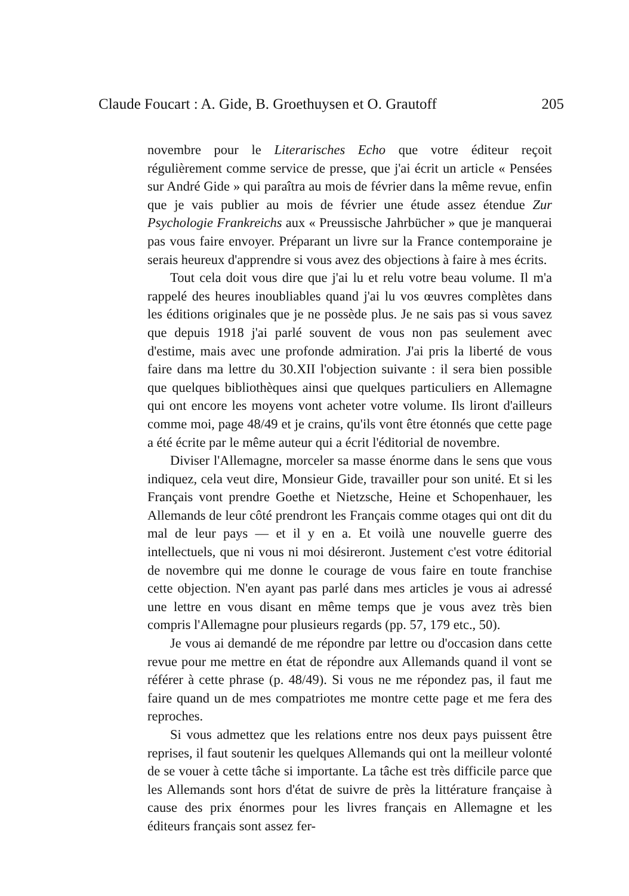Claude Foucart : A. Gide, B. Groethuysen et O. Grautoff 205
novembre pour le Literarisches Echo que votre éditeur reçoit régulièrement comme service de presse, que j'ai écrit un article « Pensées sur André Gide » qui paraîtra au mois de février dans la même revue, enfin que je vais publier au mois de février une étude assez étendue Zur Psychologie Frankreichs aux « Preussische Jahrbücher » que je manquerai pas vous faire envoyer. Préparant un livre sur la France contemporaine je serais heureux d'apprendre si vous avez des objections à faire à mes écrits.
Tout cela doit vous dire que j'ai lu et relu votre beau volume. Il m'a rappelé des heures inoubliables quand j'ai lu vos œuvres complètes dans les éditions originales que je ne possède plus. Je ne sais pas si vous savez que depuis 1918 j'ai parlé souvent de vous non pas seulement avec d'estime, mais avec une profonde admiration. J'ai pris la liberté de vous faire dans ma lettre du 30.XII l'objection suivante : il sera bien possible que quelques bibliothèques ainsi que quelques particuliers en Allemagne qui ont encore les moyens vont acheter votre volume. Ils liront d'ailleurs comme moi, page 48/49 et je crains, qu'ils vont être étonnés que cette page a été écrite par le même auteur qui a écrit l'éditorial de novembre.
Diviser l'Allemagne, morceler sa masse énorme dans le sens que vous indiquez, cela veut dire, Monsieur Gide, travailler pour son unité. Et si les Français vont prendre Goethe et Nietzsche, Heine et Schopenhauer, les Allemands de leur côté prendront les Français comme otages qui ont dit du mal de leur pays — et il y en a. Et voilà une nouvelle guerre des intellectuels, que ni vous ni moi désireront. Justement c'est votre éditorial de novembre qui me donne le courage de vous faire en toute franchise cette objection. N'en ayant pas parlé dans mes articles je vous ai adressé une lettre en vous disant en même temps que je vous avez très bien compris l'Allemagne pour plusieurs regards (pp. 57, 179 etc., 50).
Je vous ai demandé de me répondre par lettre ou d'occasion dans cette revue pour me mettre en état de répondre aux Allemands quand il vont se référer à cette phrase (p. 48/49). Si vous ne me répondez pas, il faut me faire quand un de mes compatriotes me montre cette page et me fera des reproches.
Si vous admettez que les relations entre nos deux pays puissent être reprises, il faut soutenir les quelques Allemands qui ont la meilleur volonté de se vouer à cette tâche si importante. La tâche est très difficile parce que les Allemands sont hors d'état de suivre de près la littérature française à cause des prix énormes pour les livres français en Allemagne et les éditeurs français sont assez fer-